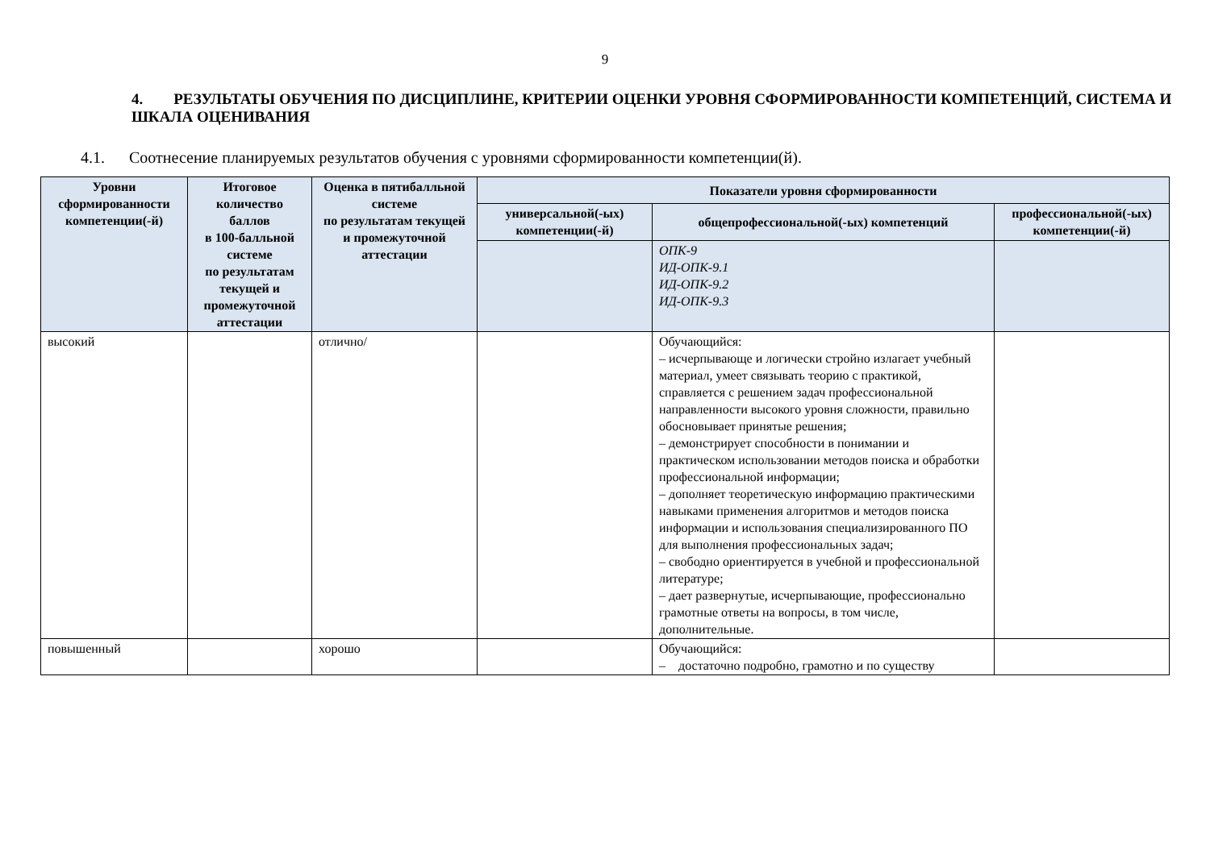9
4. РЕЗУЛЬТАТЫ ОБУЧЕНИЯ ПО ДИСЦИПЛИНЕ, КРИТЕРИИ ОЦЕНКИ УРОВНЯ СФОРМИРОВАННОСТИ КОМПЕТЕНЦИЙ, СИСТЕМА И ШКАЛА ОЦЕНИВАНИЯ
4.1. Соотнесение планируемых результатов обучения с уровнями сформированности компетенции(й).
| Уровни сформированности компетенции(-й) | Итоговое количество баллов в 100-балльной системе по результатам текущей и промежуточной аттестации | Оценка в пятибалльной системе по результатам текущей и промежуточной аттестации | Показатели уровня сформированности | | |
| --- | --- | --- | --- | --- | --- |
| | | | универсальной(-ых) компетенции(-й) | общепрофессиональной(-ых) компетенций | профессиональной(-ых) компетенции(-й) |
| | | | | ОПК-9 ИД-ОПК-9.1 ИД-ОПК-9.2 ИД-ОПК-9.3 | |
| высокий | | отлично/ | | Обучающийся: – исчерпывающе и логически стройно излагает учебный материал, умеет связывать теорию с практикой, справляется с решением задач профессиональной направленности высокого уровня сложности, правильно обосновывает принятые решения; – демонстрирует способности в понимании и практическом использовании методов поиска и обработки профессиональной информации; – дополняет теоретическую информацию практическими навыками применения алгоритмов и методов поиска информации и использования специализированного ПО для выполнения профессиональных задач; – свободно ориентируется в учебной и профессиональной литературе; – дает развернутые, исчерпывающие, профессионально грамотные ответы на вопросы, в том числе, дополнительные. | |
| повышенный | | хорошо | | Обучающийся: – достаточно подробно, грамотно и по существу | |